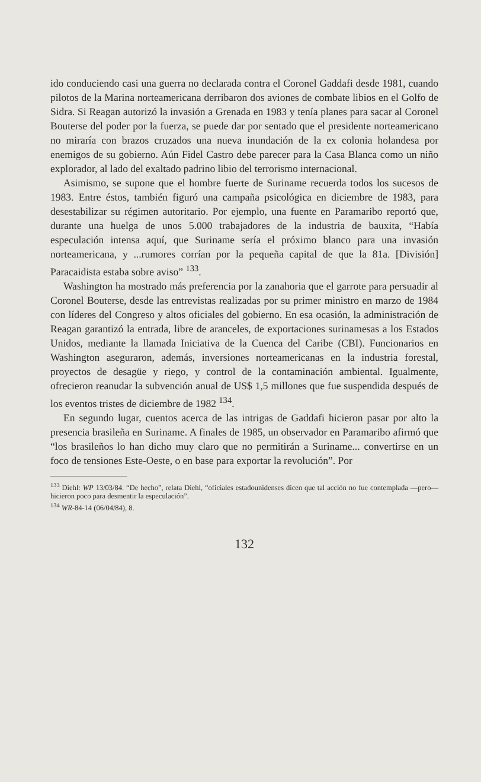ido conduciendo casi una guerra no declarada contra el Coronel Gaddafi desde 1981, cuando pilotos de la Marina norteamericana derribaron dos aviones de combate libios en el Golfo de Sidra. Si Reagan autorizó la invasión a Grenada en 1983 y tenía planes para sacar al Coronel Bouterse del poder por la fuerza, se puede dar por sentado que el presidente norteamericano no miraría con brazos cruzados una nueva inundación de la ex colonia holandesa por enemigos de su gobierno. Aún Fidel Castro debe parecer para la Casa Blanca como un niño explorador, al lado del exaltado padrino libio del terrorismo internacional.
Asimismo, se supone que el hombre fuerte de Suriname recuerda todos los sucesos de 1983. Entre éstos, también figuró una campaña psicológica en diciembre de 1983, para desestabilizar su régimen autoritario. Por ejemplo, una fuente en Paramaribo reportó que, durante una huelga de unos 5.000 trabajadores de la industria de bauxita, “Había especulación intensa aquí, que Suriname sería el próximo blanco para una invasión norteamericana, y ...rumores corrían por la pequeña capital de que la 81a. [División] Paracaidista estaba sobre aviso” <sup>133</sup>.
Washington ha mostrado más preferencia por la zanahoria que el garrote para persuadir al Coronel Bouterse, desde las entrevistas realizadas por su primer ministro en marzo de 1984 con líderes del Congreso y altos oficiales del gobierno. En esa ocasión, la administración de Reagan garantizó la entrada, libre de aranceles, de exportaciones surinamesas a los Estados Unidos, mediante la llamada Iniciativa de la Cuenca del Caribe (CBI). Funcionarios en Washington aseguraron, además, inversiones norteamericanas en la industria forestal, proyectos de desagüe y riego, y control de la contaminación ambiental. Igualmente, ofrecieron reanudar la subvención anual de US$ 1,5 millones que fue suspendida después de los eventos tristes de diciembre de 1982 <sup>134</sup>.
En segundo lugar, cuentos acerca de las intrigas de Gaddafi hicieron pasar por alto la presencia brasileña en Suriname. A finales de 1985, un observador en Paramaribo afirmó que “los brasileños lo han dicho muy claro que no permitirán a Suriname... convertirse en un foco de tensiones Este-Oeste, o en base para exportar la revolución”. Por
<sup>133</sup> Diehl: WP 13/03/84. “De hecho”, relata Diehl, “oficiales estadounidenses dicen que tal acción no fue contemplada —pero— hicieron poco para desmentir la especulación”.
<sup>134</sup> WR-84-14 (06/04/84), 8.
132